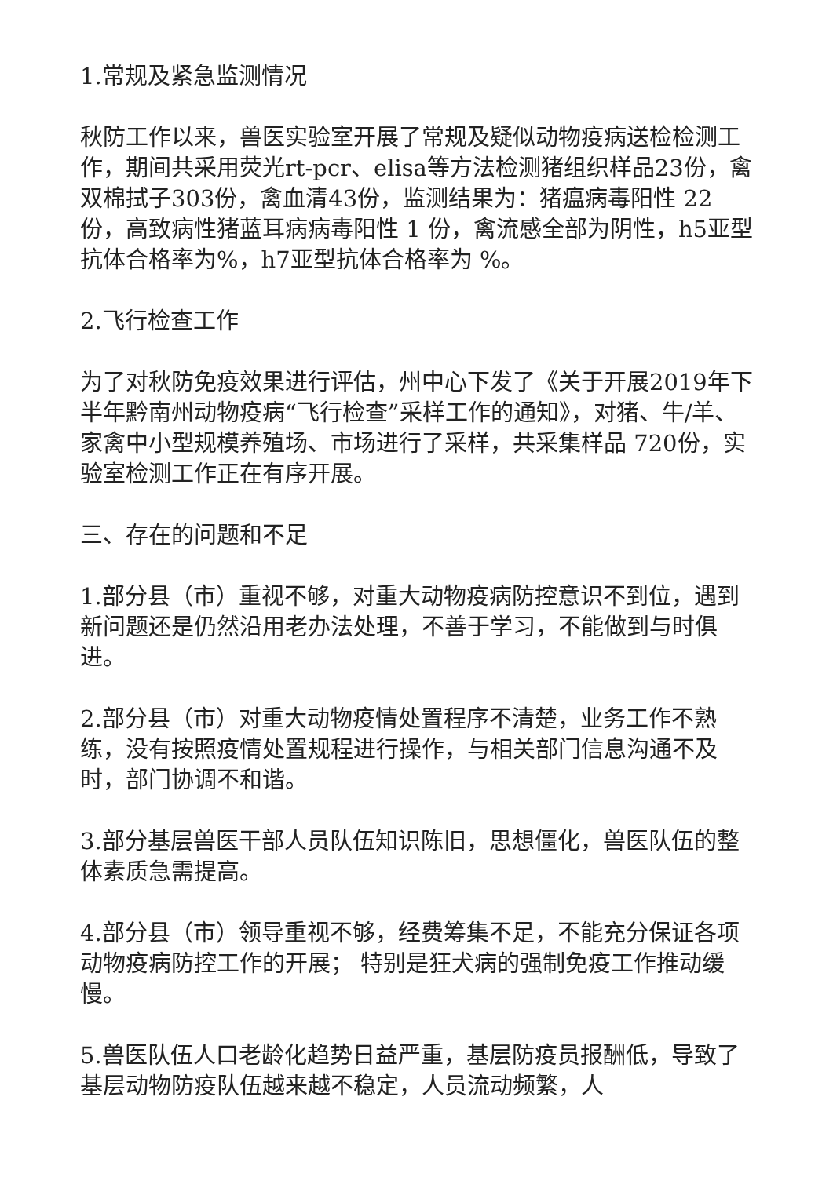1.常规及紧急监测情况
秋防工作以来，兽医实验室开展了常规及疑似动物疫病送检检测工作，期间共采用荧光rt-pcr、elisa等方法检测猪组织样品23份，禽双棉拭子303份，禽血清43份，监测结果为：猪瘟病毒阳性 22份，高致病性猪蓝耳病病毒阳性 1 份，禽流感全部为阴性，h5亚型抗体合格率为%，h7亚型抗体合格率为 %。
2.飞行检查工作
为了对秋防免疫效果进行评估，州中心下发了《关于开展2019年下半年黔南州动物疫病“飞行检查”采样工作的通知》，对猪、牛/羊、家禽中小型规模养殖场、市场进行了采样，共采集样品 720份，实验室检测工作正在有序开展。
三、存在的问题和不足
1.部分县（市）重视不够，对重大动物疫病防控意识不到位，遇到新问题还是仍然沿用老办法处理，不善于学习，不能做到与时俱进。
2.部分县（市）对重大动物疫情处置程序不清楚，业务工作不熟练，没有按照疫情处置规程进行操作，与相关部门信息沟通不及时，部门协调不和谐。
3.部分基层兽医干部人员队伍知识陈旧，思想僵化，兽医队伍的整体素质急需提高。
4.部分县（市）领导重视不够，经费筹集不足，不能充分保证各项动物疫病防控工作的开展； 特别是狂犬病的强制免疫工作推动缓慢。
5.兽医队伍人口老龄化趋势日益严重，基层防疫员报酬低，导致了基层动物防疫队伍越来越不稳定，人员流动频繁，人